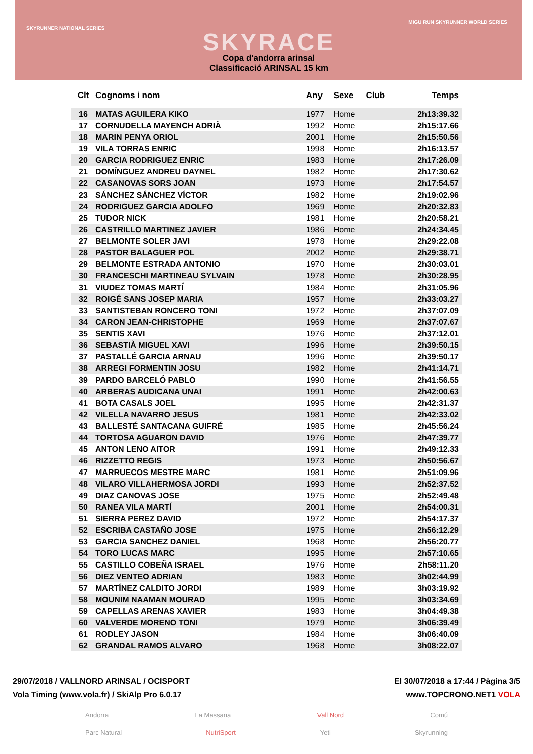SKYRUNNER NATIONAL SERIES
MIGU RUN SKYRUNNER WORLD SERIES
SKYRACE
Copa d'andorra arinsal
Classificació ARINSAL 15 km
| Clt | Cognoms i nom | Any | Sexe | Club | Temps |
| --- | --- | --- | --- | --- | --- |
| 16 | MATAS AGUILERA KIKO | 1977 | Home | | 2h13:39.32 |
| 17 | CORNUDELLA MAYENCH ADRIÀ | 1992 | Home | | 2h15:17.66 |
| 18 | MARIN PENYA ORIOL | 2001 | Home | | 2h15:50.56 |
| 19 | VILA TORRAS ENRIC | 1998 | Home | | 2h16:13.57 |
| 20 | GARCIA RODRIGUEZ ENRIC | 1983 | Home | | 2h17:26.09 |
| 21 | DOMÍNGUEZ ANDREU DAYNEL | 1982 | Home | | 2h17:30.62 |
| 22 | CASANOVAS SORS JOAN | 1973 | Home | | 2h17:54.57 |
| 23 | SÁNCHEZ SÁNCHEZ VÍCTOR | 1982 | Home | | 2h19:02.96 |
| 24 | RODRIGUEZ GARCIA ADOLFO | 1969 | Home | | 2h20:32.83 |
| 25 | TUDOR NICK | 1981 | Home | | 2h20:58.21 |
| 26 | CASTRILLO MARTINEZ JAVIER | 1986 | Home | | 2h24:34.45 |
| 27 | BELMONTE SOLER JAVI | 1978 | Home | | 2h29:22.08 |
| 28 | PASTOR BALAGUER POL | 2002 | Home | | 2h29:38.71 |
| 29 | BELMONTE ESTRADA ANTONIO | 1970 | Home | | 2h30:03.01 |
| 30 | FRANCESCHI MARTINEAU SYLVAIN | 1978 | Home | | 2h30:28.95 |
| 31 | VIUDEZ TOMAS MARTÍ | 1984 | Home | | 2h31:05.96 |
| 32 | ROIGÉ SANS JOSEP MARIA | 1957 | Home | | 2h33:03.27 |
| 33 | SANTISTEBAN RONCERO TONI | 1972 | Home | | 2h37:07.09 |
| 34 | CARON JEAN-CHRISTOPHE | 1969 | Home | | 2h37:07.67 |
| 35 | SENTIS XAVI | 1976 | Home | | 2h37:12.01 |
| 36 | SEBASTIÀ MIGUEL XAVI | 1996 | Home | | 2h39:50.15 |
| 37 | PASTALLÉ GARCIA ARNAU | 1996 | Home | | 2h39:50.17 |
| 38 | ARREGI FORMENTIN JOSU | 1982 | Home | | 2h41:14.71 |
| 39 | PARDO BARCELÓ PABLO | 1990 | Home | | 2h41:56.55 |
| 40 | ARBERAS AUDICANA UNAI | 1991 | Home | | 2h42:00.63 |
| 41 | BOTA CASALS JOEL | 1995 | Home | | 2h42:31.37 |
| 42 | VILELLA NAVARRO JESUS | 1981 | Home | | 2h42:33.02 |
| 43 | BALLESTÉ SANTACANA GUIFRÉ | 1985 | Home | | 2h45:56.24 |
| 44 | TORTOSA AGUARON DAVID | 1976 | Home | | 2h47:39.77 |
| 45 | ANTON LENO AITOR | 1991 | Home | | 2h49:12.33 |
| 46 | RIZZETTO REGIS | 1973 | Home | | 2h50:56.67 |
| 47 | MARRUECOS MESTRE MARC | 1981 | Home | | 2h51:09.96 |
| 48 | VILARO VILLAHERMOSA JORDI | 1993 | Home | | 2h52:37.52 |
| 49 | DIAZ CANOVAS JOSE | 1975 | Home | | 2h52:49.48 |
| 50 | RANEA VILA MARTÍ | 2001 | Home | | 2h54:00.31 |
| 51 | SIERRA PEREZ DAVID | 1972 | Home | | 2h54:17.37 |
| 52 | ESCRIBA CASTAÑO JOSE | 1975 | Home | | 2h56:12.29 |
| 53 | GARCIA SANCHEZ DANIEL | 1968 | Home | | 2h56:20.77 |
| 54 | TORO LUCAS MARC | 1995 | Home | | 2h57:10.65 |
| 55 | CASTILLO COBEÑA ISRAEL | 1976 | Home | | 2h58:11.20 |
| 56 | DIEZ VENTEO ADRIAN | 1983 | Home | | 3h02:44.99 |
| 57 | MARTÍNEZ CALDITO JORDI | 1989 | Home | | 3h03:19.92 |
| 58 | MOUNIM NAAMAN MOURAD | 1995 | Home | | 3h03:34.69 |
| 59 | CAPELLAS ARENAS XAVIER | 1983 | Home | | 3h04:49.38 |
| 60 | VALVERDE MORENO TONI | 1979 | Home | | 3h06:39.49 |
| 61 | RODLEY JASON | 1984 | Home | | 3h06:40.09 |
| 62 | GRANDAL RAMOS ALVARO | 1968 | Home | | 3h08:22.07 |
29/07/2018 / VALLNORD ARINSAL / OCISPORT El 30/07/2018 a 17:44 / Pàgina 3/5
Vola Timing (www.vola.fr) / SkiAlp Pro 6.0.17 www.TOPCRONO.NET1 VOLA
Andorra La Massana Vall Nord Comú
Parc Natural NutriSport Yeti Skyrunning